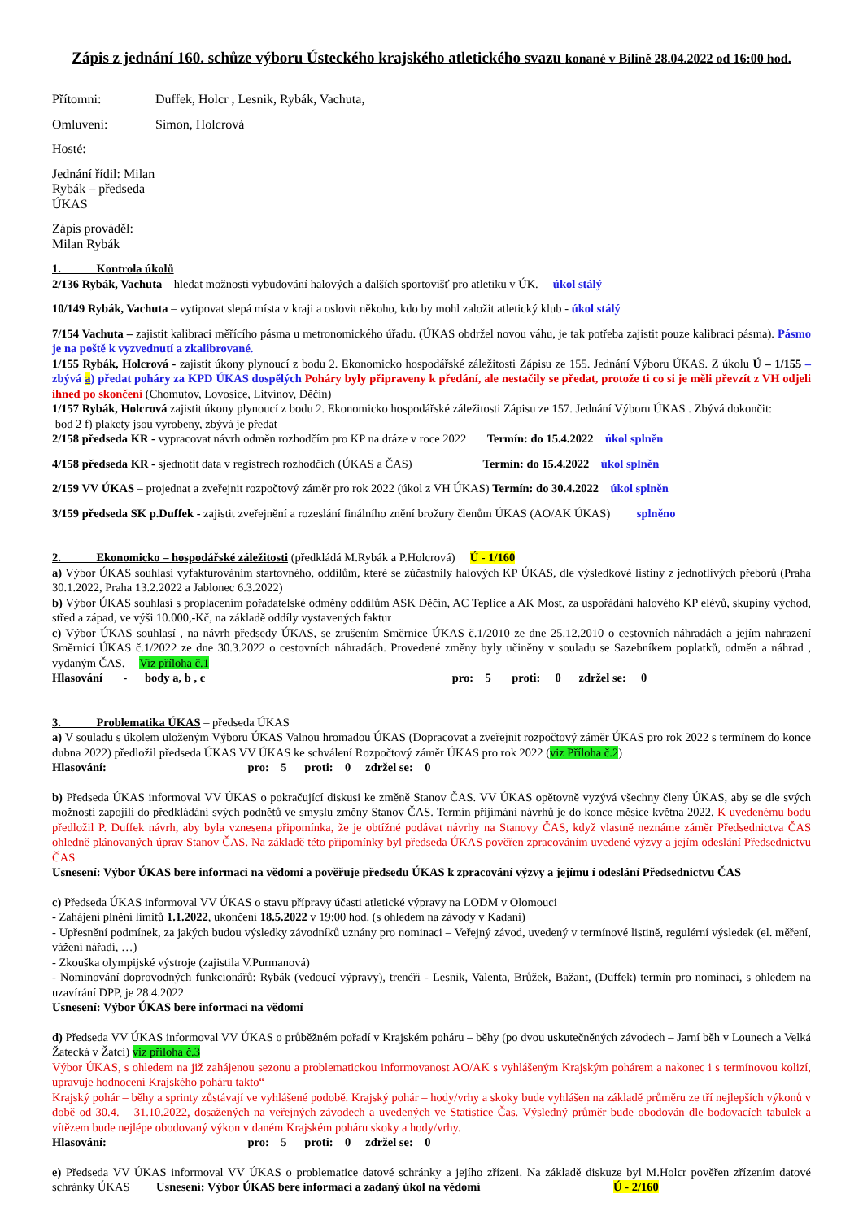Zápis z jednání 160. schůze výboru Ústeckého krajského atletického svazu konané v Bílině 28.04.2022 od 16:00 hod.
Přítomni: Duffek, Holcr , Lesnik, Rybák, Vachuta,
Omluveni: Simon, Holcrová
Hosté:
Jednání řídil: Milan Rybák – předseda ÚKAS
Zápis prováděl: Milan Rybák
1. Kontrola úkolů
2/136 Rybák, Vachuta – hledat možnosti vybudování halových a dalších sportovišť pro atletiku v ÚK. úkol stálý
10/149 Rybák, Vachuta – vytipovat slepá místa v kraji a oslovit někoho, kdo by mohl založit atletický klub - úkol stálý
7/154 Vachuta – zajistit kalibraci měřícího pásma u metronomického úřadu. (ÚKAS obdržel novou váhu, je tak potřeba zajistit pouze kalibraci pásma). Pásmo je na poště k vyzvednutí a zkalibrované.
1/155 Rybák, Holcrová - zajistit úkony plynoucí z bodu 2. Ekonomicko hospodářské záležitosti Zápisu ze 155. Jednání Výboru ÚKAS. Z úkolu Ú – 1/155 – zbývá a) předat poháry za KPD ÚKAS dospělých Poháry byly připraveny k předání, ale nestačily se předat, protože ti co si je měli převzít z VH odjeli ihned po skončení (Chomutov, Lovosice, Litvínov, Děčín)
1/157 Rybák, Holcrová zajistit úkony plynoucí z bodu 2. Ekonomicko hospodářské záležitosti Zápisu ze 157. Jednání Výboru ÚKAS . Zbývá dokončit:
bod 2 f) plakety jsou vyrobeny, zbývá je předat
2/158 předseda KR - vypracovat návrh odměn rozhodčím pro KP na dráze v roce 2022 Termín: do 15.4.2022 úkol splněn
4/158 předseda KR - sjednotit data v registrech rozhodčích (ÚKAS a ČAS) Termín: do 15.4.2022 úkol splněn
2/159 VV ÚKAS – projednat a zveřejnit rozpočtový záměr pro rok 2022 (úkol z VH ÚKAS) Termín: do 30.4.2022 úkol splněn
3/159 předseda SK p.Duffek - zajistit zveřejnění a rozeslání finálního znění brožury členům ÚKAS (AO/AK ÚKAS) splněno
2. Ekonomicko – hospodářské záležitosti (předkládá M.Rybák a P.Holcrová) Ú - 1/160
a) Výbor ÚKAS souhlasí vyfakturováním startovného, oddílům, které se zúčastnily halových KP ÚKAS, dle výsledkové listiny z jednotlivých přeborů (Praha 30.1.2022, Praha 13.2.2022 a Jablonec 6.3.2022)
b) Výbor ÚKAS souhlasí s proplacením pořadatelské odměny oddílům ASK Děčín, AC Teplice a AK Most, za uspořádání halového KP elévů, skupiny východ, střed a západ, ve výši 10.000,-Kč, na základě oddíly vystavených faktur
c) Výbor ÚKAS souhlasí , na návrh předsedy ÚKAS, se zrušením Směrnice ÚKAS č.1/2010 ze dne 25.12.2010 o cestovních náhradách a jejím nahrazení Směrnicí ÚKAS č.1/2022 ze dne 30.3.2022 o cestovních náhradách. Provedené změny byly učiněny v souladu se Sazebníkem poplatků, odměn a náhrad , vydaným ČAS. Viz příloha č.1
Hlasování - body a, b , c pro: 5 proti: 0 zdržel se: 0
3. Problematika ÚKAS – předseda ÚKAS
a) V souladu s úkolem uloženým Výboru ÚKAS Valnou hromadou ÚKAS (Dopracovat a zveřejnit rozpočtový záměr ÚKAS pro rok 2022 s termínem do konce dubna 2022) předložil předseda ÚKAS VV ÚKAS ke schválení Rozpočtový záměr ÚKAS pro rok 2022 (viz Příloha č.2)
Hlasování: pro: 5 proti: 0 zdržel se: 0
b) Předseda ÚKAS informoval VV ÚKAS o pokračující diskusi ke změně Stanov ČAS. VV ÚKAS opětovně vyzývá všechny členy ÚKAS, aby se dle svých možností zapojili do předkládání svých podnětů ve smyslu změny Stanov ČAS. Termín přijímání návrhů je do konce měsíce května 2022. K uvedenému bodu předložil P. Duffek návrh, aby byla vznesena připomínka, že je obtížné podávat návrhy na Stanovy ČAS, když vlastně neznáme záměr Předsednictva ČAS ohledně plánovaných úprav Stanov ČAS. Na základě této připomínky byl předseda ÚKAS pověřen zpracováním uvedené výzvy a jejím odeslání Předsednictvu ČAS
Usnesení: Výbor ÚKAS bere informaci na vědomí a pověřuje předsedu ÚKAS k zpracování výzvy a jejímu í odeslání Předsednictvu ČAS
c) Předseda ÚKAS informoval VV ÚKAS o stavu přípravy účasti atletické výpravy na LODM v Olomouci
- Zahájení plnění limitů 1.1.2022, ukončení 18.5.2022 v 19:00 hod. (s ohledem na závody v Kadani)
- Upřesnění podmínek, za jakých budou výsledky závodníků uznány pro nominaci – Veřejný závod, uvedený v termínové listině, regulérní výsledek (el. měření, vážení nářadí, …)
- Zkouška olympijské výstroje (zajistila V.Purmanová)
- Nominování doprovodných funkcionářů: Rybák (vedoucí výpravy), trenéři - Lesnik, Valenta, Brůžek, Bažant, (Duffek) termín pro nominaci, s ohledem na uzavírání DPP, je 28.4.2022
Usnesení: Výbor ÚKAS bere informaci na vědomí
d) Předseda VV ÚKAS informoval VV ÚKAS o průběžném pořadí v Krajském poháru – běhy (po dvou uskutečněných závodech – Jarní běh v Lounech a Velká Žatecká v Žatci) viz příloha č.3
Výbor ÚKAS, s ohledem na již zahájenou sezonu a problematickou informovanost AO/AK s vyhlášeným Krajským pohárem a nakonec i s termínovou kolizí, upravuje hodnocení Krajského poháru takto“
Krajský pohár – běhy a sprinty zůstávají ve vyhlášené podobě. Krajský pohár – hody/vrhy a skoky bude vyhlášen na základě průměru ze tří nejlepších výkonů v době od 30.4. – 31.10.2022, dosažených na veřejných závodech a uvedených ve Statistice Čas. Výsledný průměr bude obodován dle bodovacích tabulek a vítězem bude nejlépe obodovaný výkon v daném Krajském poháru skoky a hody/vrhy.
Hlasování: pro: 5 proti: 0 zdržel se: 0
e) Předseda VV ÚKAS informoval VV ÚKAS o problematice datové schránky a jejího zřízeni. Na základě diskuze byl M.Holcr pověřen zřízením datové schránky ÚKAS Usnesení: Výbor ÚKAS bere informaci a zadaný úkol na vědomí Ú - 2/160